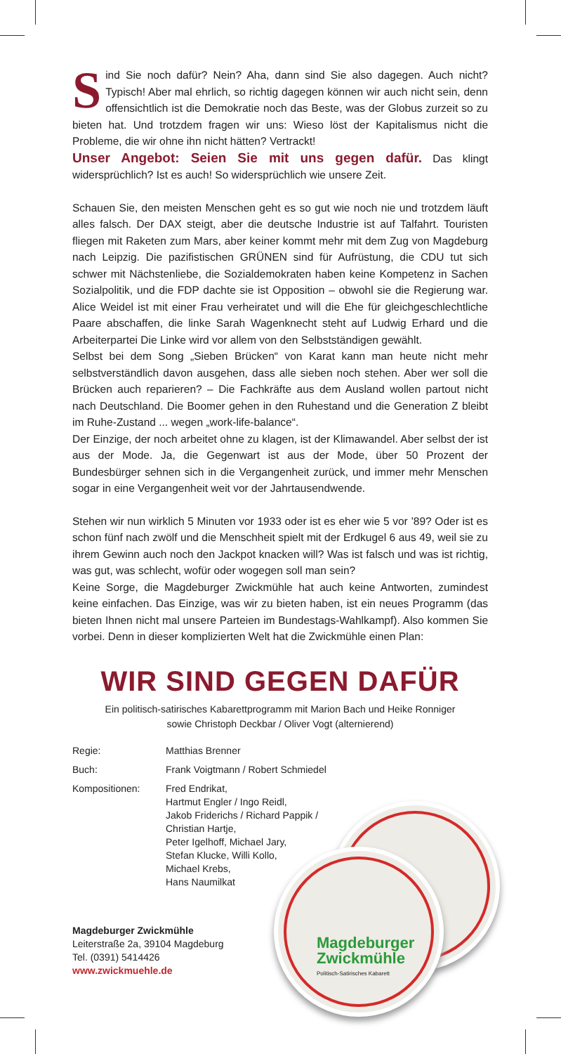Magdeburger
Zwickmühle
Politisch-Satirisches Kabarett
Sind Sie noch dafür? Nein? Aha, dann sind Sie also dagegen. Auch nicht? Typisch! Aber mal ehrlich, so richtig dagegen können wir auch nicht sein, denn offensichtlich ist die Demokratie noch das Beste, was der Globus zurzeit so zu bieten hat. Und trotzdem fragen wir uns: Wieso löst der Kapitalismus nicht die Probleme, die wir ohne ihn nicht hätten? Vertrackt!
Unser Angebot: Seien Sie mit uns gegen dafür. Das klingt widersprüchlich? Ist es auch! So widersprüchlich wie unsere Zeit.
Schauen Sie, den meisten Menschen geht es so gut wie noch nie und trotzdem läuft alles falsch. Der DAX steigt, aber die deutsche Industrie ist auf Talfahrt. Touristen fliegen mit Raketen zum Mars, aber keiner kommt mehr mit dem Zug von Magdeburg nach Leipzig. Die pazifistischen GRÜNEN sind für Aufrüstung, die CDU tut sich schwer mit Nächstenliebe, die Sozialdemokraten haben keine Kompetenz in Sachen Sozialpolitik, und die FDP dachte sie ist Opposition – obwohl sie die Regierung war. Alice Weidel ist mit einer Frau verheiratet und will die Ehe für gleichgeschlechtliche Paare abschaffen, die linke Sarah Wagenknecht steht auf Ludwig Erhard und die Arbeiterpartei Die Linke wird vor allem von den Selbstständigen gewählt.
Selbst bei dem Song „Sieben Brücken“ von Karat kann man heute nicht mehr selbstverständlich davon ausgehen, dass alle sieben noch stehen. Aber wer soll die Brücken auch reparieren? – Die Fachkräfte aus dem Ausland wollen partout nicht nach Deutschland. Die Boomer gehen in den Ruhestand und die Generation Z bleibt im Ruhe-Zustand ... wegen „work-life-balance“.
Der Einzige, der noch arbeitet ohne zu klagen, ist der Klimawandel. Aber selbst der ist aus der Mode. Ja, die Gegenwart ist aus der Mode, über 50 Prozent der Bundesbürger sehnen sich in die Vergangenheit zurück, und immer mehr Menschen sogar in eine Vergangenheit weit vor der Jahrtausendwende.
Stehen wir nun wirklich 5 Minuten vor 1933 oder ist es eher wie 5 vor ’89? Oder ist es schon fünf nach zwölf und die Menschheit spielt mit der Erdkugel 6 aus 49, weil sie zu ihrem Gewinn auch noch den Jackpot knacken will? Was ist falsch und was ist richtig, was gut, was schlecht, wofür oder wogegen soll man sein?
Keine Sorge, die Magdeburger Zwickmühle hat auch keine Antworten, zumindest keine einfachen. Das Einzige, was wir zu bieten haben, ist ein neues Programm (das bieten Ihnen nicht mal unsere Parteien im Bundestags-Wahlkampf). Also kommen Sie vorbei. Denn in dieser komplizierten Welt hat die Zwickmühle einen Plan:
WIR SIND GEGEN DAFÜR
Ein politisch-satirisches Kabarettprogramm mit Marion Bach und Heike Ronniger
sowie Christoph Deckbar / Oliver Vogt (alternierend)
Regie: Matthias Brenner
Buch: Frank Voigtmann / Robert Schmiedel
Kompositionen: Fred Endrikat,
Hartmut Engler / Ingo Reidl,
Jakob Friderichs / Richard Pappik /
Christian Hartje,
Peter Igelhoff, Michael Jary,
Stefan Klucke, Willi Kollo,
Michael Krebs,
Hans Naumilkat
Magdeburger Zwickmühle
Leiterstraße 2a, 39104 Magdeburg
Tel. (0391) 5414426
www.zwickmuehle.de